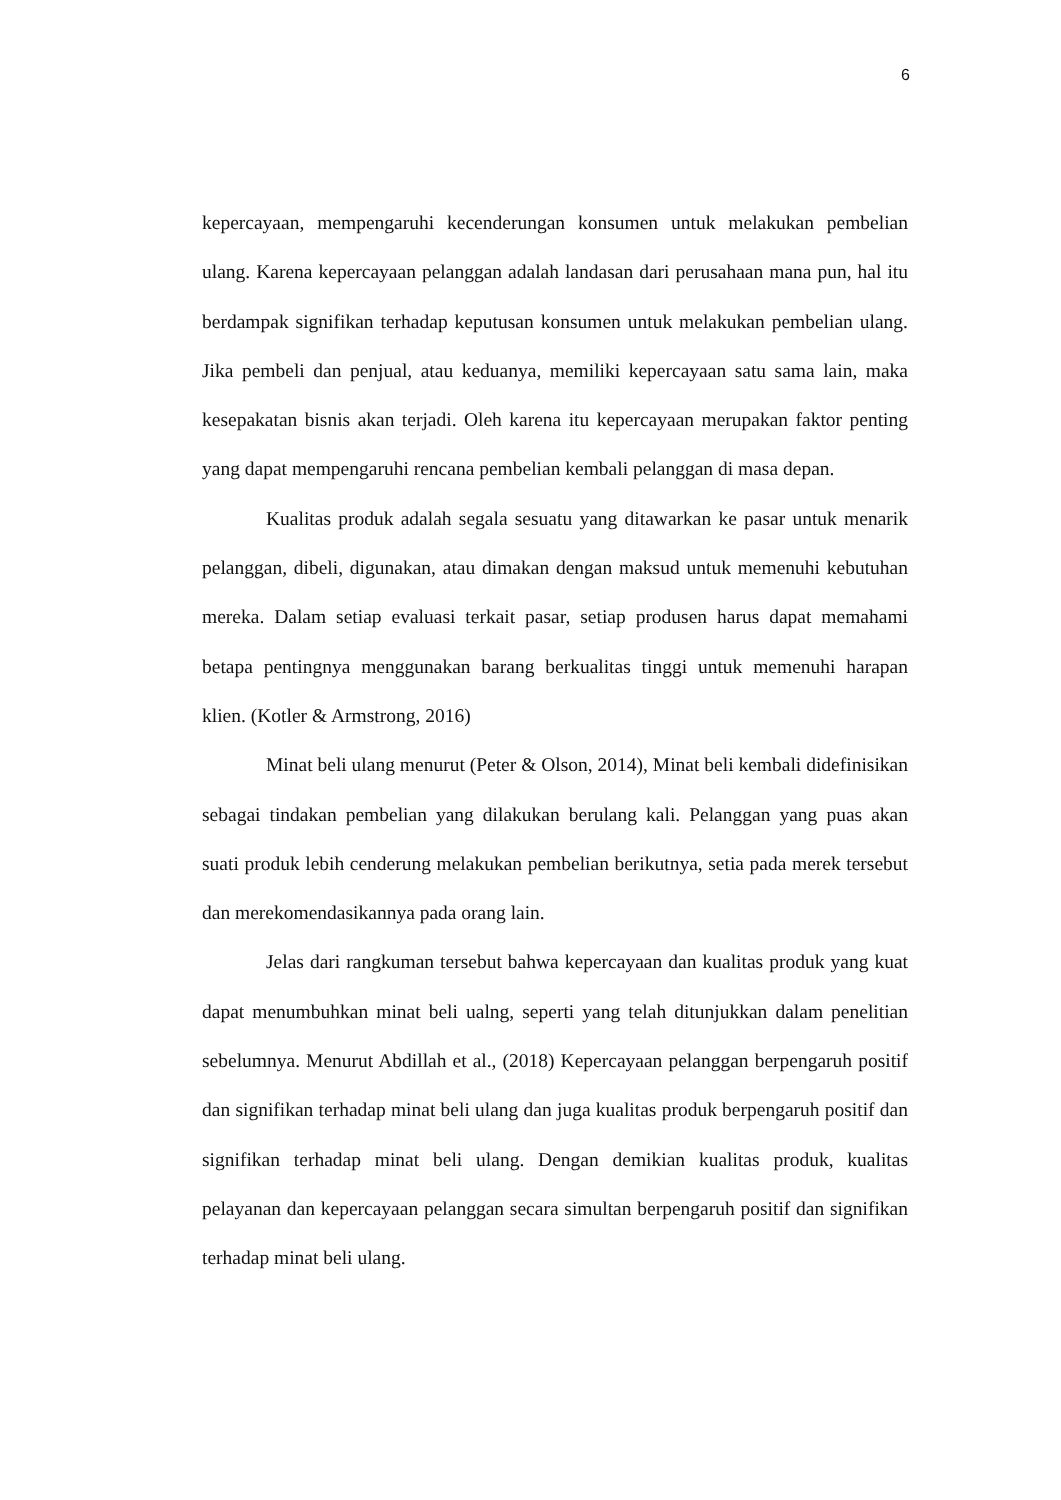6
kepercayaan, mempengaruhi kecenderungan konsumen untuk melakukan pembelian ulang. Karena kepercayaan pelanggan adalah landasan dari perusahaan mana pun, hal itu berdampak signifikan terhadap keputusan konsumen untuk melakukan pembelian ulang. Jika pembeli dan penjual, atau keduanya, memiliki kepercayaan satu sama lain, maka kesepakatan bisnis akan terjadi. Oleh karena itu kepercayaan merupakan faktor penting yang dapat mempengaruhi rencana pembelian kembali pelanggan di masa depan.
Kualitas produk adalah segala sesuatu yang ditawarkan ke pasar untuk menarik pelanggan, dibeli, digunakan, atau dimakan dengan maksud untuk memenuhi kebutuhan mereka. Dalam setiap evaluasi terkait pasar, setiap produsen harus dapat memahami betapa pentingnya menggunakan barang berkualitas tinggi untuk memenuhi harapan klien. (Kotler & Armstrong, 2016)
Minat beli ulang menurut (Peter & Olson, 2014), Minat beli kembali didefinisikan sebagai tindakan pembelian yang dilakukan berulang kali. Pelanggan yang puas akan suati produk lebih cenderung melakukan pembelian berikutnya, setia pada merek tersebut dan merekomendasikannya pada orang lain.
Jelas dari rangkuman tersebut bahwa kepercayaan dan kualitas produk yang kuat dapat menumbuhkan minat beli ualng, seperti yang telah ditunjukkan dalam penelitian sebelumnya. Menurut Abdillah et al., (2018) Kepercayaan pelanggan berpengaruh positif dan signifikan terhadap minat beli ulang dan juga kualitas produk berpengaruh positif dan signifikan terhadap minat beli ulang. Dengan demikian kualitas produk, kualitas pelayanan dan kepercayaan pelanggan secara simultan berpengaruh positif dan signifikan terhadap minat beli ulang.